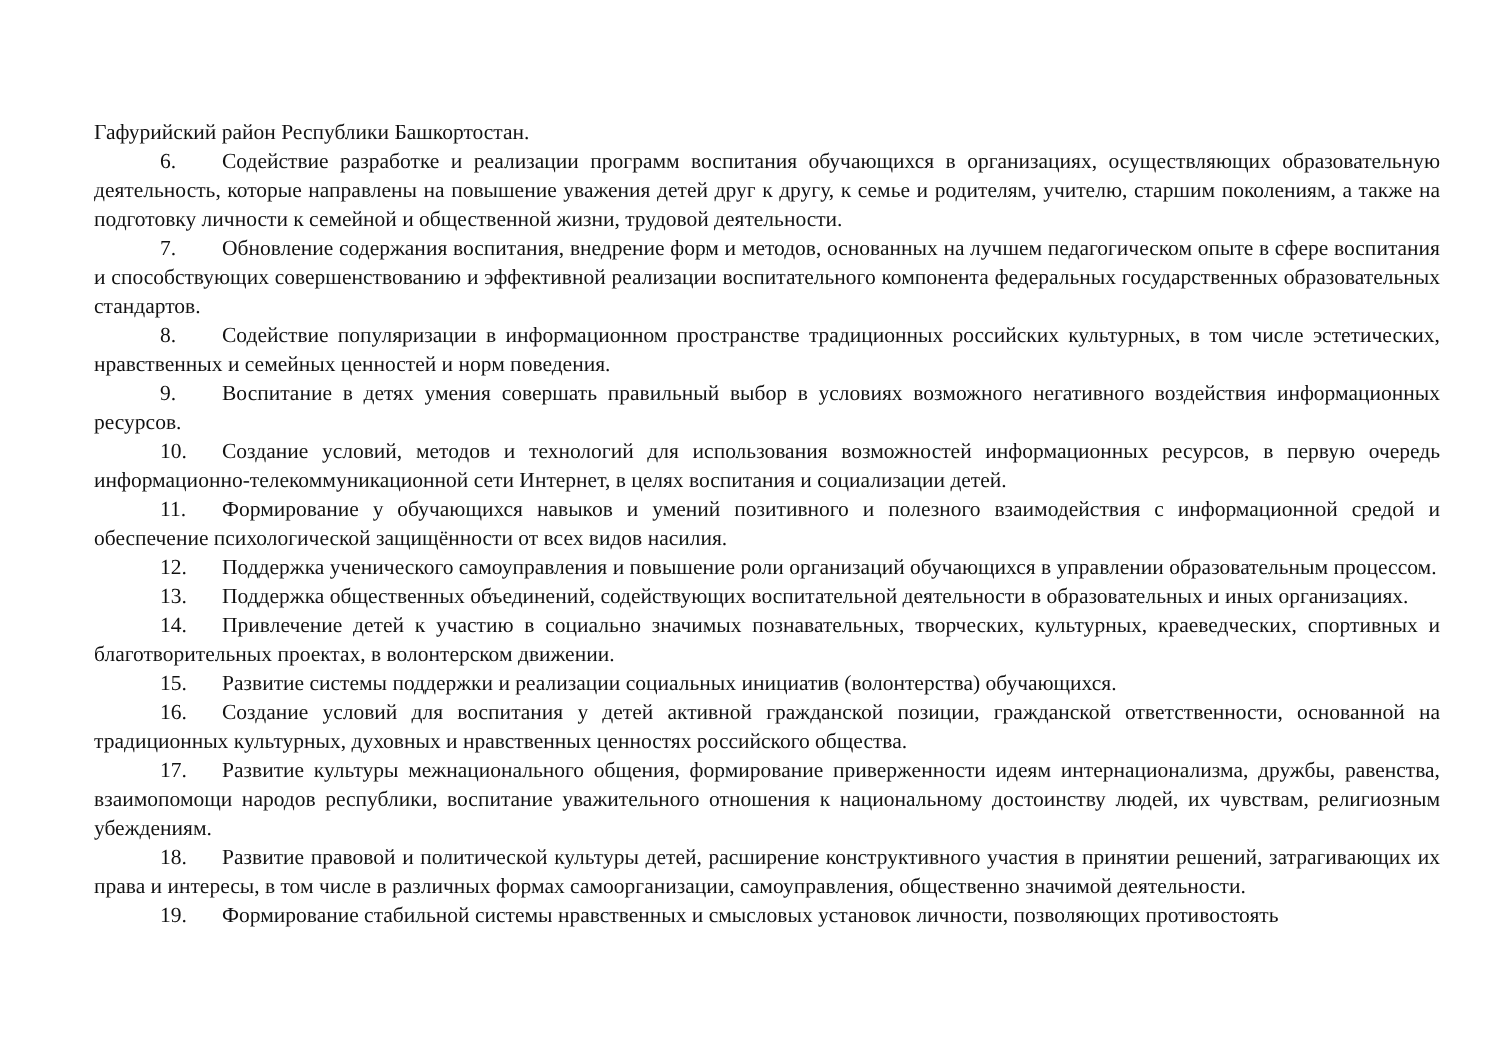Гафурийский район Республики Башкортостан.
6. Содействие разработке и реализации программ воспитания обучающихся в организациях, осуществляющих образовательную деятельность, которые направлены на повышение уважения детей друг к другу, к семье и родителям, учителю, старшим поколениям, а также на подготовку личности к семейной и общественной жизни, трудовой деятельности.
7. Обновление содержания воспитания, внедрение форм и методов, основанных на лучшем педагогическом опыте в сфере воспитания и способствующих совершенствованию и эффективной реализации воспитательного компонента федеральных государственных образовательных стандартов.
8. Содействие популяризации в информационном пространстве традиционных российских культурных, в том числе эстетических, нравственных и семейных ценностей и норм поведения.
9. Воспитание в детях умения совершать правильный выбор в условиях возможного негативного воздействия информационных ресурсов.
10. Создание условий, методов и технологий для использования возможностей информационных ресурсов, в первую очередь информационно-телекоммуникационной сети Интернет, в целях воспитания и социализации детей.
11. Формирование у обучающихся навыков и умений позитивного и полезного взаимодействия с информационной средой и обеспечение психологической защищённости от всех видов насилия.
12. Поддержка ученического самоуправления и повышение роли организаций обучающихся в управлении образовательным процессом.
13. Поддержка общественных объединений, содействующих воспитательной деятельности в образовательных и иных организациях.
14. Привлечение детей к участию в социально значимых познавательных, творческих, культурных, краеведческих, спортивных и благотворительных проектах, в волонтерском движении.
15. Развитие системы поддержки и реализации социальных инициатив (волонтерства) обучающихся.
16. Создание условий для воспитания у детей активной гражданской позиции, гражданской ответственности, основанной на традиционных культурных, духовных и нравственных ценностях российского общества.
17. Развитие культуры межнационального общения, формирование приверженности идеям интернационализма, дружбы, равенства, взаимопомощи народов республики, воспитание уважительного отношения к национальному достоинству людей, их чувствам, религиозным убеждениям.
18. Развитие правовой и политической культуры детей, расширение конструктивного участия в принятии решений, затрагивающих их права и интересы, в том числе в различных формах самоорганизации, самоуправления, общественно значимой деятельности.
19. Формирование стабильной системы нравственных и смысловых установок личности, позволяющих противостоять